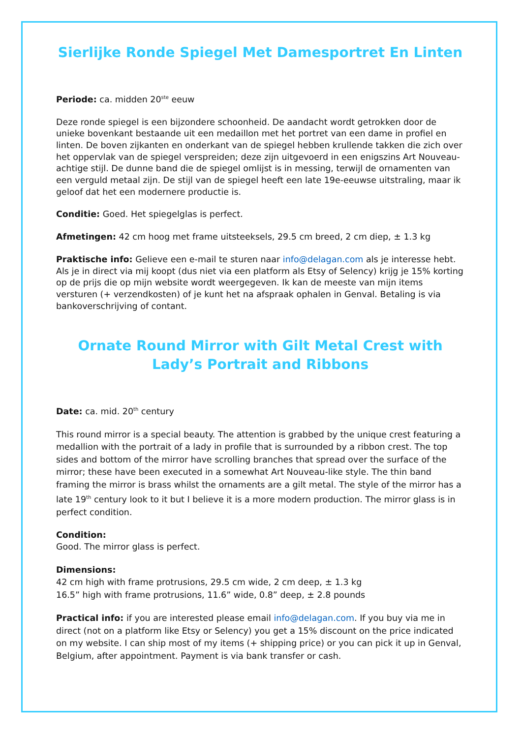Sierlijke Ronde Spiegel Met Damesportret En Linten
Periode: ca. midden 20<sup>ste</sup> eeuw
Deze ronde spiegel is een bijzondere schoonheid. De aandacht wordt getrokken door de unieke bovenkant bestaande uit een medaillon met het portret van een dame in profiel en linten. De boven zijkanten en onderkant van de spiegel hebben krullende takken die zich over het oppervlak van de spiegel verspreiden; deze zijn uitgevoerd in een enigszins Art Nouveau-achtige stijl. De dunne band die de spiegel omlijst is in messing, terwijl de ornamenten van een verguld metaal zijn. De stijl van de spiegel heeft een late 19e-eeuwse uitstraling, maar ik geloof dat het een modernere productie is.
Conditie: Goed. Het spiegelglas is perfect.
Afmetingen: 42 cm hoog met frame uitsteeksels, 29.5 cm breed, 2 cm diep, ± 1.3 kg
Praktische info: Gelieve een e-mail te sturen naar info@delagan.com als je interesse hebt. Als je in direct via mij koopt (dus niet via een platform als Etsy of Selency) krijg je 15% korting op de prijs die op mijn website wordt weergegeven. Ik kan de meeste van mijn items versturen (+ verzendkosten) of je kunt het na afspraak ophalen in Genval. Betaling is via bankoverschrijving of contant.
Ornate Round Mirror with Gilt Metal Crest with Lady’s Portrait and Ribbons
Date: ca. mid. 20<sup>th</sup> century
This round mirror is a special beauty. The attention is grabbed by the unique crest featuring a medallion with the portrait of a lady in profile that is surrounded by a ribbon crest. The top sides and bottom of the mirror have scrolling branches that spread over the surface of the mirror; these have been executed in a somewhat Art Nouveau-like style. The thin band framing the mirror is brass whilst the ornaments are a gilt metal. The style of the mirror has a late 19<sup>th</sup> century look to it but I believe it is a more modern production. The mirror glass is in perfect condition.
Condition:
Good. The mirror glass is perfect.
Dimensions:
42 cm high with frame protrusions, 29.5 cm wide, 2 cm deep, ± 1.3 kg
16.5” high with frame protrusions, 11.6” wide, 0.8” deep, ± 2.8 pounds
Practical info: if you are interested please email info@delagan.com. If you buy via me in direct (not on a platform like Etsy or Selency) you get a 15% discount on the price indicated on my website. I can ship most of my items (+ shipping price) or you can pick it up in Genval, Belgium, after appointment. Payment is via bank transfer or cash.